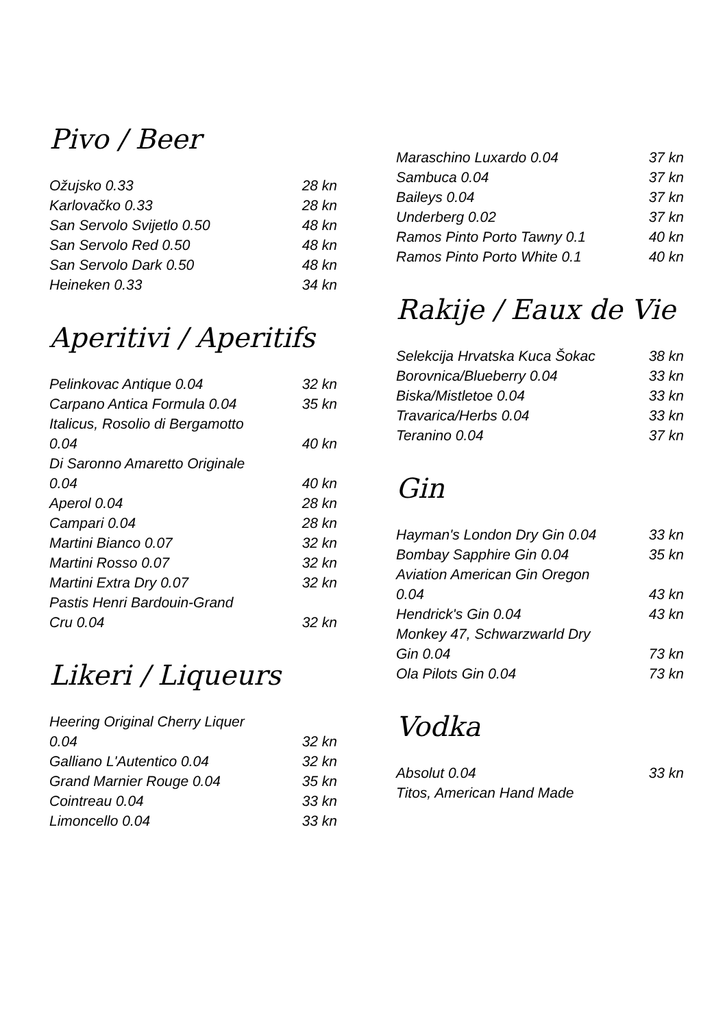Pivo / Beer
| Ožujsko 0.33 | 28 kn |
| Karlovačko 0.33 | 28 kn |
| San Servolo Svijetlo 0.50 | 48 kn |
| San Servolo Red 0.50 | 48 kn |
| San Servolo Dark 0.50 | 48 kn |
| Heineken 0.33 | 34 kn |
Aperitivi / Aperitifs
| Pelinkovac Antique 0.04 | 32 kn |
| Carpano Antica Formula 0.04 | 35 kn |
| Italicus, Rosolio di Bergamotto 0.04 | 40 kn |
| Di Saronno Amaretto Originale 0.04 | 40 kn |
| Aperol 0.04 | 28 kn |
| Campari 0.04 | 28 kn |
| Martini Bianco 0.07 | 32 kn |
| Martini Rosso 0.07 | 32 kn |
| Martini Extra Dry 0.07 | 32 kn |
| Pastis Henri Bardouin-Grand Cru 0.04 | 32 kn |
Likeri / Liqueurs
| Heering Original Cherry Liquer 0.04 | 32 kn |
| Galliano L'Autentico 0.04 | 32 kn |
| Grand Marnier Rouge 0.04 | 35 kn |
| Cointreau 0.04 | 33 kn |
| Limoncello 0.04 | 33 kn |
| Maraschino Luxardo 0.04 | 37 kn |
| Sambuca 0.04 | 37 kn |
| Baileys 0.04 | 37 kn |
| Underberg 0.02 | 37 kn |
| Ramos Pinto Porto Tawny 0.1 | 40 kn |
| Ramos Pinto Porto White 0.1 | 40 kn |
Rakije / Eaux de Vie
| Selekcija Hrvatska Kuca Šokac | 38 kn |
| Borovnica/Blueberry 0.04 | 33 kn |
| Biska/Mistletoe 0.04 | 33 kn |
| Travarica/Herbs 0.04 | 33 kn |
| Teranino 0.04 | 37 kn |
Gin
| Hayman's London Dry Gin 0.04 | 33 kn |
| Bombay Sapphire Gin 0.04 | 35 kn |
| Aviation American Gin Oregon 0.04 | 43 kn |
| Hendrick's Gin 0.04 | 43 kn |
| Monkey 47, Schwarzwarld Dry Gin 0.04 | 73 kn |
| Ola Pilots Gin 0.04 | 73 kn |
Vodka
| Absolut 0.04 | 33 kn |
| Titos, American Hand Made | |